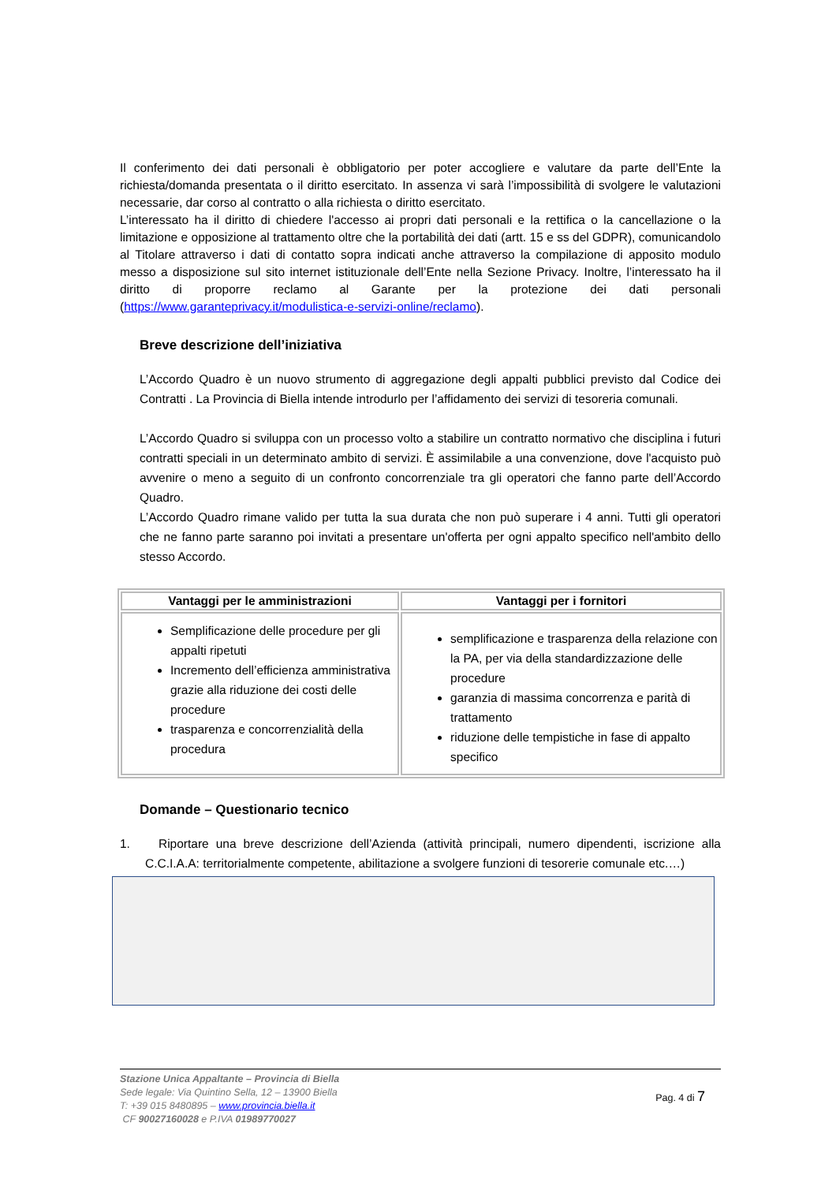Il conferimento dei dati personali è obbligatorio per poter accogliere e valutare da parte dell’Ente la richiesta/domanda presentata o il diritto esercitato. In assenza vi sarà l’impossibilità di svolgere le valutazioni necessarie, dar corso al contratto o alla richiesta o diritto esercitato.
L’interessato ha il diritto di chiedere l'accesso ai propri dati personali e la rettifica o la cancellazione o la limitazione e opposizione al trattamento oltre che la portabilità dei dati (artt. 15 e ss del GDPR), comunicandolo al Titolare attraverso i dati di contatto sopra indicati anche attraverso la compilazione di apposito modulo messo a disposizione sul sito internet istituzionale dell’Ente nella Sezione Privacy. Inoltre, l’interessato ha il diritto di proporre reclamo al Garante per la protezione dei dati personali (https://www.garanteprivacy.it/modulistica-e-servizi-online/reclamo).
Breve descrizione dell’iniziativa
L’Accordo Quadro è un nuovo strumento di aggregazione degli appalti pubblici previsto dal Codice dei Contratti . La Provincia di Biella intende introdurlo per l’affidamento dei servizi di tesoreria comunali.
L’Accordo Quadro si sviluppa con un processo volto a stabilire un contratto normativo che disciplina i futuri contratti speciali in un determinato ambito di servizi. È assimilabile a una convenzione, dove l'acquisto può avvenire o meno a seguito di un confronto concorrenziale tra gli operatori che fanno parte dell’Accordo Quadro.
L’Accordo Quadro rimane valido per tutta la sua durata che non può superare i 4 anni. Tutti gli operatori che ne fanno parte saranno poi invitati a presentare un'offerta per ogni appalto specifico nell'ambito dello stesso Accordo.
| Vantaggi per le amministrazioni | Vantaggi per i fornitori |
| --- | --- |
| Semplificazione delle procedure per gli appalti ripetuti Incremento dell’efficienza amministrativa grazie alla riduzione dei costi delle procedure trasparenza e concorrenzialità della procedura | semplificazione e trasparenza della relazione con la PA, per via della standardizzazione delle procedure garanzia di massima concorrenza e parità di trattamento riduzione delle tempistiche in fase di appalto specifico |
Domande – Questionario tecnico
1. Riportare una breve descrizione dell’Azienda (attività principali, numero dipendenti, iscrizione alla C.C.I.A.A: territorialmente competente, abilitazione a svolgere funzioni di tesorerie comunale etc.…)
Stazione Unica Appaltante – Provincia di Biella
Sede legale: Via Quintino Sella, 12 – 13900 Biella
T: +39 015 8480895 – www.provincia.biella.it
CF 90027160028 e P.IVA 01989770027
Pag. 4 di 7